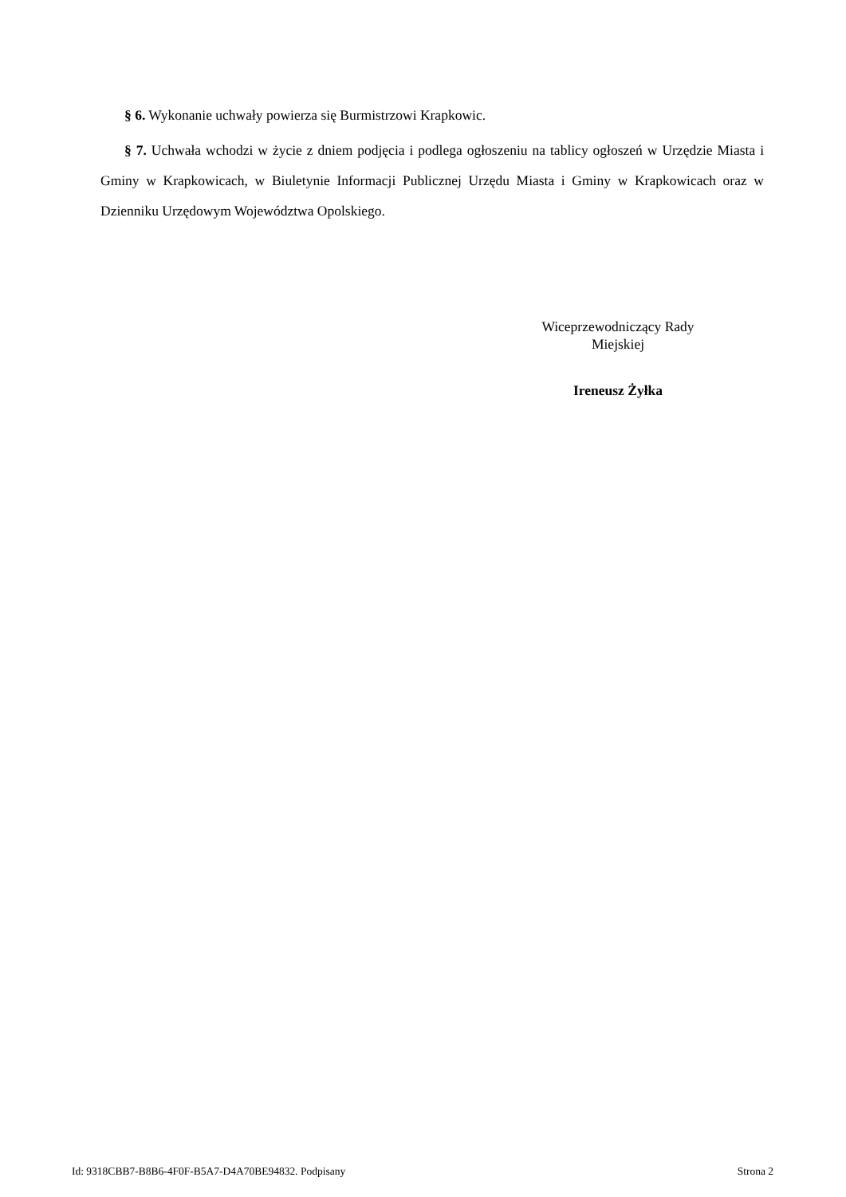§ 6. Wykonanie uchwały powierza się Burmistrzowi Krapkowic.
§ 7. Uchwała wchodzi w życie z dniem podjęcia i podlega ogłoszeniu na tablicy ogłoszeń w Urzędzie Miasta i Gminy w Krapkowicach, w Biuletynie Informacji Publicznej Urzędu Miasta i Gminy w Krapkowicach oraz w Dzienniku Urzędowym Województwa Opolskiego.
Wiceprzewodniczący Rady
Miejskiej
Ireneusz Żyłka
Id: 9318CBB7-B8B6-4F0F-B5A7-D4A70BE94832. Podpisany Strona 2